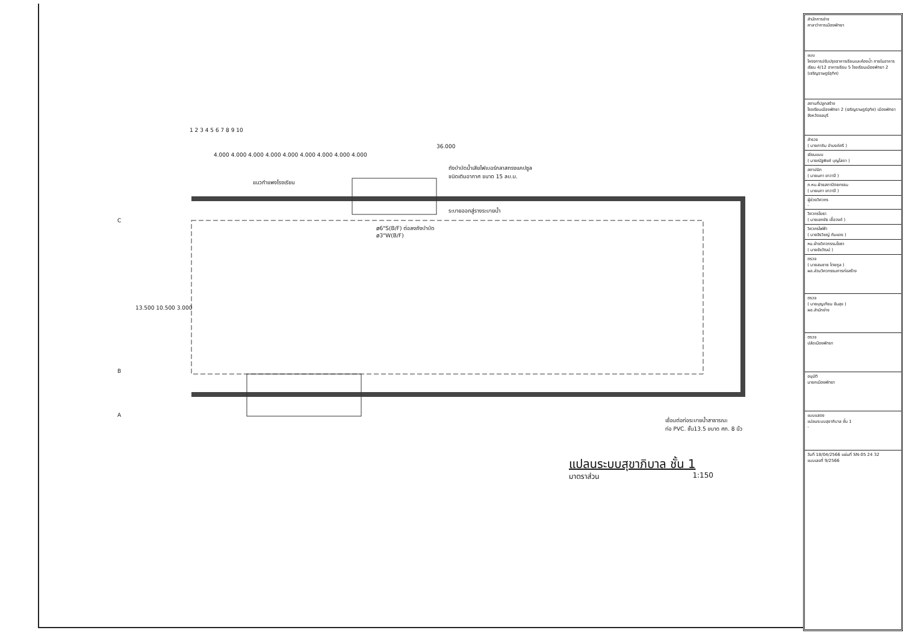1 2 3 4 5 6 7 8 9 10
36.000
4.000 4.000 4.000 4.000 4.000 4.000 4.000 4.000 4.000
ถังบำบัดน้ำเสียไฟเบอร์กลาสทรงแคปซูล
ชนิดเติมอากาศ ขนาด 15 ลบ.ม.
แนวกำแพงโรงเรียน
ระบายออกสู่รางระบายน้ำ
ø6"S(B/F) ต่อลงถังบำบัด
ø3"W(B/F)
C
B
A
13.500 10.500 3.000
เชื่อมต่อท่อระบายน้ำสาธารณะ
ท่อ PVC. ชั้น13.5 ขนาด ศก. 8 นิ้ว
แปลนระบบสุขาภิบาล ชั้น 1
มาตราส่วน 1:150
สำนักการช่าง
ศาลาว่าการเมืองพัทยา
แบบ
โครงการปรับปรุงอาคารเรียนและห้องน้ำ ภายในอาคารเรียน 4/12 อาคารเรียน 5 โรงเรียนเมืองพัทยา 2 (เจริญราษฎร์อุทิศ)
สถานที่ปลูกสร้าง
โรงเรียนเมืองพัทยา 2 (เจริญราษฎร์อุทิศ) เมืองพัทยา จังหวัดชลบุรี
สำรวจ
( นายภาคิน จำนงค์ศรี )
เขียนแบบ
( นายณัฐพิชศ์ บุญโสดา )
สถาปนิก
( นายนภา ยาวาปี )
ภ.หน.ฝ่ายสถาปัตยกรรม
( นายนภา ยาวาปี )
ผู้ช่วยวิศวกร
-
วิศวกรโยธา
( นายเอกชัย เชื้อวงศ์ )
วิศวกรไฟฟ้า
( นายจิรวิชญ์ กันแดง )
หน.ฝ่ายวิศวกรรมโยธา
( นายชัชวัฒน์ )
ตรวจ
( นายสมชาย ไตยกูล )
ผอ.ส่วนวิศวกรรมการก่อสร้าง
ตรวจ
( นายบุญเทียน จันสุข )
ผอ.สำนักช่าง
ตรวจ
ปลัดเมืองพัทยา
อนุมัติ
นายกเมืองพัทยา
แบบแสดง
แปลนระบบสุขาภิบาล ชั้น 1
-
วันที่ 18/04/2566 แผ่นที่ SN-05 24 32
แบบเลขที่ 9/2566